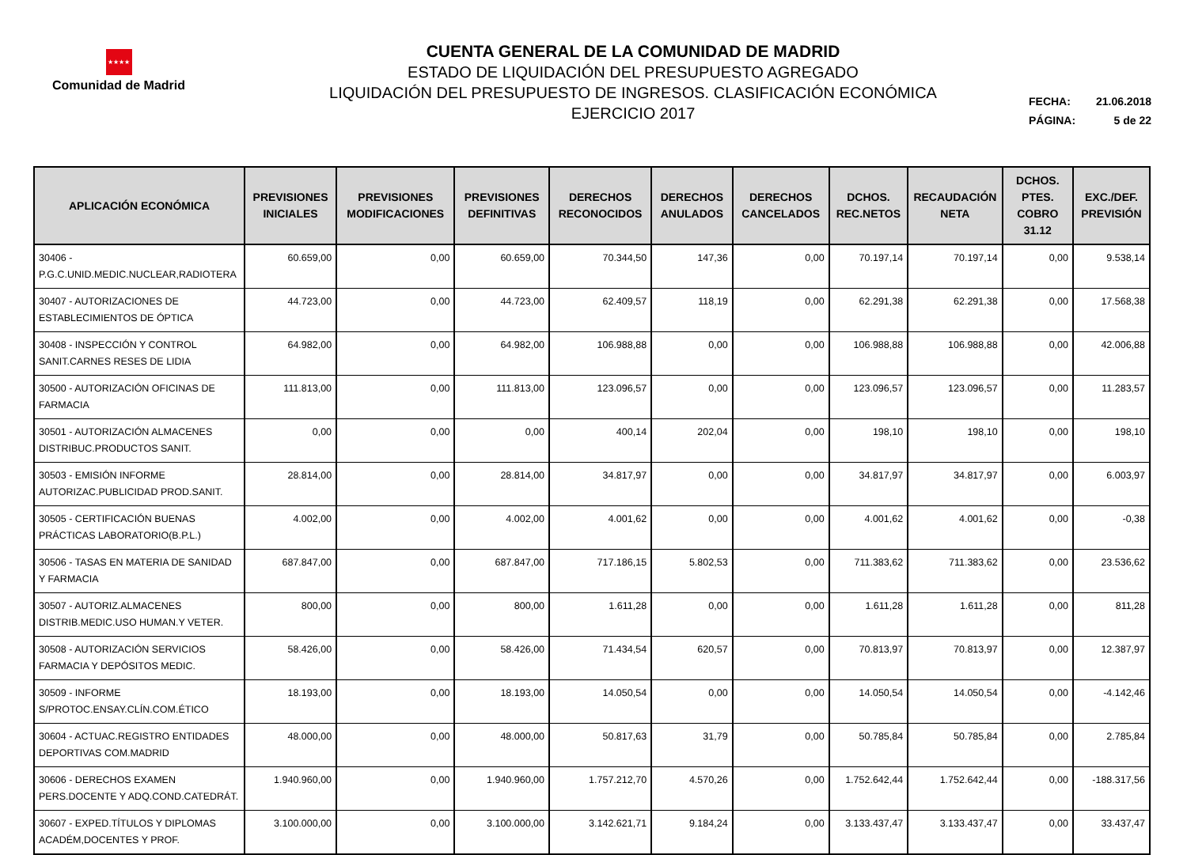★★★★
Comunidad de Madrid
CUENTA GENERAL DE LA COMUNIDAD DE MADRID
ESTADO DE LIQUIDACIÓN DEL PRESUPUESTO AGREGADO
LIQUIDACIÓN DEL PRESUPUESTO DE INGRESOS. CLASIFICACIÓN ECONÓMICA
EJERCICIO 2017
FECHA: 21.06.2018
PÁGINA: 5 de 22
| APLICACIÓN ECONÓMICA | PREVISIONES INICIALES | PREVISIONES MODIFICACIONES | PREVISIONES DEFINITIVAS | DERECHOS RECONOCIDOS | DERECHOS ANULADOS | DERECHOS CANCELADOS | DCHOS. REC.NETOS | RECAUDACIÓN NETA | DCHOS. PTES. COBRO 31.12 | EXC./DEF. PREVISIÓN |
| --- | --- | --- | --- | --- | --- | --- | --- | --- | --- | --- |
| 30406 - P.G.C.UNID.MEDIC.NUCLEAR,RADIOTERA | 60.659,00 | 0,00 | 60.659,00 | 70.344,50 | 147,36 | 0,00 | 70.197,14 | 70.197,14 | 0,00 | 9.538,14 |
| 30407 - AUTORIZACIONES DE ESTABLECIMIENTOS DE ÓPTICA | 44.723,00 | 0,00 | 44.723,00 | 62.409,57 | 118,19 | 0,00 | 62.291,38 | 62.291,38 | 0,00 | 17.568,38 |
| 30408 - INSPECCIÓN Y CONTROL SANIT.CARNES RESES DE LIDIA | 64.982,00 | 0,00 | 64.982,00 | 106.988,88 | 0,00 | 0,00 | 106.988,88 | 106.988,88 | 0,00 | 42.006,88 |
| 30500 - AUTORIZACIÓN OFICINAS DE FARMACIA | 111.813,00 | 0,00 | 111.813,00 | 123.096,57 | 0,00 | 0,00 | 123.096,57 | 123.096,57 | 0,00 | 11.283,57 |
| 30501 - AUTORIZACIÓN ALMACENES DISTRIBUC.PRODUCTOS SANIT. | 0,00 | 0,00 | 0,00 | 400,14 | 202,04 | 0,00 | 198,10 | 198,10 | 0,00 | 198,10 |
| 30503 - EMISIÓN INFORME AUTORIZAC.PUBLICIDAD PROD.SANIT. | 28.814,00 | 0,00 | 28.814,00 | 34.817,97 | 0,00 | 0,00 | 34.817,97 | 34.817,97 | 0,00 | 6.003,97 |
| 30505 - CERTIFICACIÓN BUENAS PRÁCTICAS LABORATORIO(B.P.L.) | 4.002,00 | 0,00 | 4.002,00 | 4.001,62 | 0,00 | 0,00 | 4.001,62 | 4.001,62 | 0,00 | -0,38 |
| 30506 - TASAS EN MATERIA DE SANIDAD Y FARMACIA | 687.847,00 | 0,00 | 687.847,00 | 717.186,15 | 5.802,53 | 0,00 | 711.383,62 | 711.383,62 | 0,00 | 23.536,62 |
| 30507 - AUTORIZ.ALMACENES DISTRIB.MEDIC.USO HUMAN.Y VETER. | 800,00 | 0,00 | 800,00 | 1.611,28 | 0,00 | 0,00 | 1.611,28 | 1.611,28 | 0,00 | 811,28 |
| 30508 - AUTORIZACIÓN SERVICIOS FARMACIA Y DEPÓSITOS MEDIC. | 58.426,00 | 0,00 | 58.426,00 | 71.434,54 | 620,57 | 0,00 | 70.813,97 | 70.813,97 | 0,00 | 12.387,97 |
| 30509 - INFORME S/PROTOC.ENSAY.CLÍN.COM.ÉTICO | 18.193,00 | 0,00 | 18.193,00 | 14.050,54 | 0,00 | 0,00 | 14.050,54 | 14.050,54 | 0,00 | -4.142,46 |
| 30604 - ACTUAC.REGISTRO ENTIDADES DEPORTIVAS COM.MADRID | 48.000,00 | 0,00 | 48.000,00 | 50.817,63 | 31,79 | 0,00 | 50.785,84 | 50.785,84 | 0,00 | 2.785,84 |
| 30606 - DERECHOS EXAMEN PERS.DOCENTE Y ADQ.COND.CATEDRÁT. | 1.940.960,00 | 0,00 | 1.940.960,00 | 1.757.212,70 | 4.570,26 | 0,00 | 1.752.642,44 | 1.752.642,44 | 0,00 | -188.317,56 |
| 30607 - EXPED.TÍTULOS Y DIPLOMAS ACADÉM,DOCENTES Y PROF. | 3.100.000,00 | 0,00 | 3.100.000,00 | 3.142.621,71 | 9.184,24 | 0,00 | 3.133.437,47 | 3.133.437,47 | 0,00 | 33.437,47 |